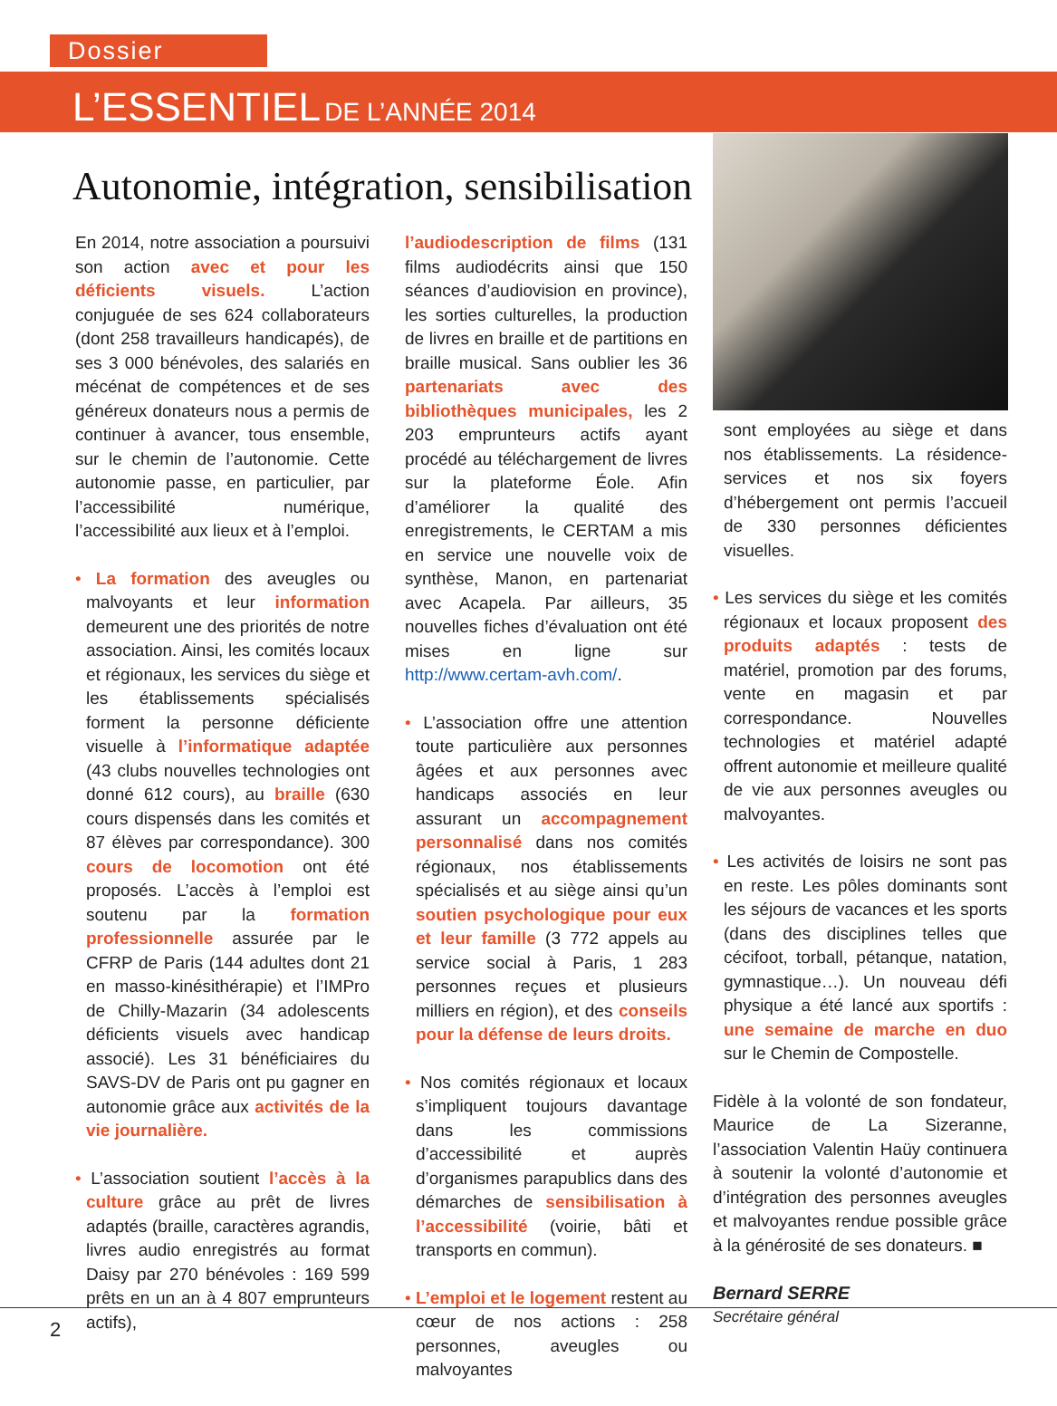Dossier
L’ESSENTIEL DE L’ANNÉE 2014
Autonomie, intégration, sensibilisation
En 2014, notre association a poursuivi son action avec et pour les déficients visuels. L’action conjuguée de ses 624 collaborateurs (dont 258 travailleurs handicapés), de ses 3 000 bénévoles, des salariés en mécénat de compétences et de ses généreux donateurs nous a permis de continuer à avancer, tous ensemble, sur le chemin de l’autonomie. Cette autonomie passe, en particulier, par l’accessibilité numérique, l’accessibilité aux lieux et à l’emploi.
• La formation des aveugles ou malvoyants et leur information demeurent une des priorités de notre association. Ainsi, les comités locaux et régionaux, les services du siège et les établissements spécialisés forment la personne déficiente visuelle à l’informatique adaptée (43 clubs nouvelles technologies ont donné 612 cours), au braille (630 cours dispensés dans les comités et 87 élèves par correspondance). 300 cours de locomotion ont été proposés. L’accès à l’emploi est soutenu par la formation professionnelle assurée par le CFRP de Paris (144 adultes dont 21 en masso-kinésithérapie) et l’IMPro de Chilly-Mazarin (34 adolescents déficients visuels avec handicap associé). Les 31 bénéficiaires du SAVS-DV de Paris ont pu gagner en autonomie grâce aux activités de la vie journalière.
• L’association soutient l’accès à la culture grâce au prêt de livres adaptés (braille, caractères agrandis, livres audio enregistrés au format Daisy par 270 bénévoles : 169 599 prêts en un an à 4 807 emprunteurs actifs),
l’audiodescription de films (131 films audiodécrits ainsi que 150 séances d’audiovision en province), les sorties culturelles, la production de livres en braille et de partitions en braille musical. Sans oublier les 36 partenariats avec des bibliothèques municipales, les 2 203 emprunteurs actifs ayant procédé au téléchargement de livres sur la plateforme Éole. Afin d’améliorer la qualité des enregistrements, le CERTAM a mis en service une nouvelle voix de synthèse, Manon, en partenariat avec Acapela. Par ailleurs, 35 nouvelles fiches d’évaluation ont été mises en ligne sur http://www.certam-avh.com/.
• L’association offre une attention toute particulière aux personnes âgées et aux personnes avec handicaps associés en leur assurant un accompagnement personnalisé dans nos comités régionaux, nos établissements spécialisés et au siège ainsi qu’un soutien psychologique pour eux et leur famille (3 772 appels au service social à Paris, 1 283 personnes reçues et plusieurs milliers en région), et des conseils pour la défense de leurs droits.
• Nos comités régionaux et locaux s’impliquent toujours davantage dans les commissions d’accessibilité et auprès d’organismes parapublics dans des démarches de sensibilisation à l’accessibilité (voirie, bâti et transports en commun).
• L’emploi et le logement restent au cœur de nos actions : 258 personnes, aveugles ou malvoyantes
sont employées au siège et dans nos établissements. La résidence-services et nos six foyers d’hébergement ont permis l’accueil de 330 personnes déficientes visuelles.
• Les services du siège et les comités régionaux et locaux proposent des produits adaptés : tests de matériel, promotion par des forums, vente en magasin et par correspondance. Nouvelles technologies et matériel adapté offrent autonomie et meilleure qualité de vie aux personnes aveugles ou malvoyantes.
• Les activités de loisirs ne sont pas en reste. Les pôles dominants sont les séjours de vacances et les sports (dans des disciplines telles que cécifoot, torball, pétanque, natation, gymnastique…). Un nouveau défi physique a été lancé aux sportifs : une semaine de marche en duo sur le Chemin de Compostelle.
Fidèle à la volonté de son fondateur, Maurice de La Sizeranne, l’association Valentin Haüy continuera à soutenir la volonté d’autonomie et d’intégration des personnes aveugles et malvoyantes rendue possible grâce à la générosité de ses donateurs. ■
Bernard SERRE
Secrétaire général
2